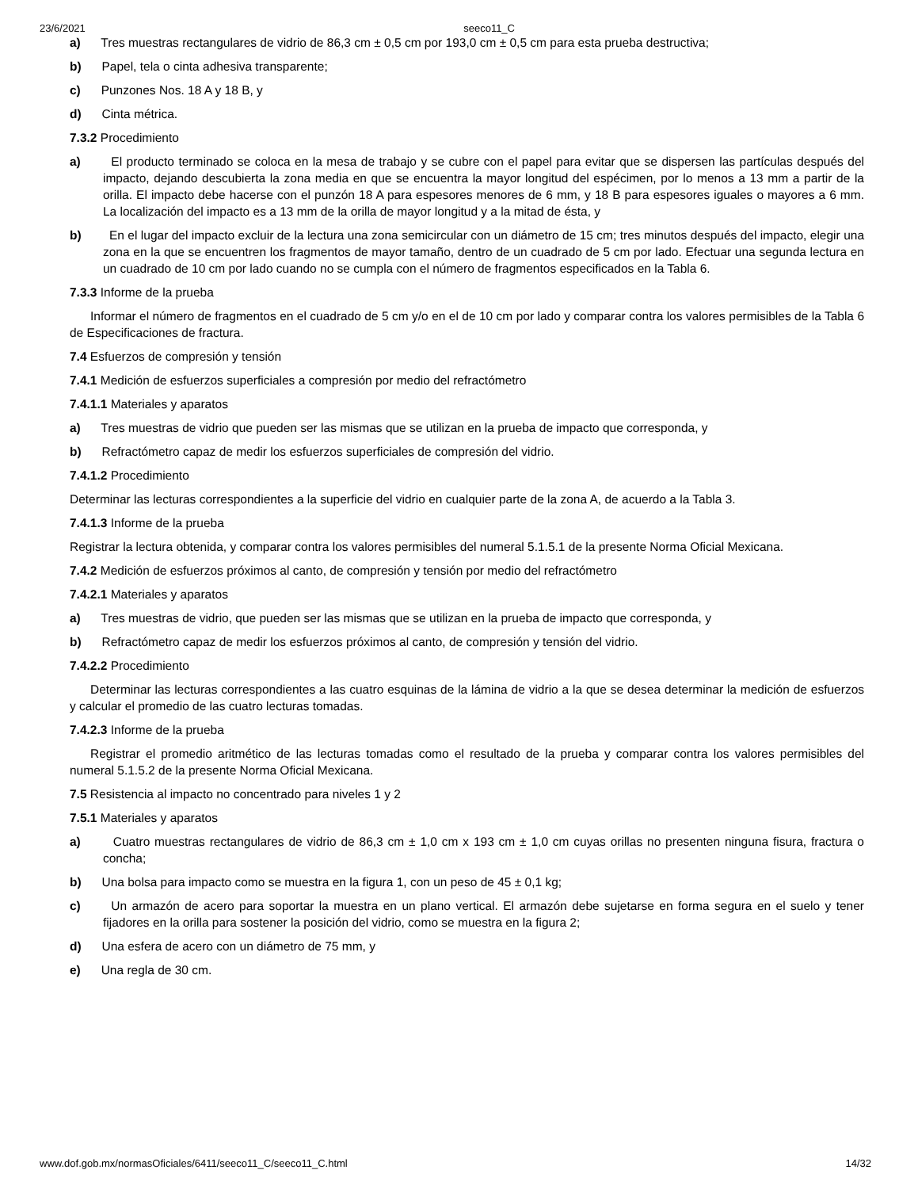23/6/2021 seeco11_C
a) Tres muestras rectangulares de vidrio de 86,3 cm ± 0,5 cm por 193,0 cm ± 0,5 cm para esta prueba destructiva;
b) Papel, tela o cinta adhesiva transparente;
c) Punzones Nos. 18 A y 18 B, y
d) Cinta métrica.
7.3.2 Procedimiento
a) El producto terminado se coloca en la mesa de trabajo y se cubre con el papel para evitar que se dispersen las partículas después del impacto, dejando descubierta la zona media en que se encuentra la mayor longitud del espécimen, por lo menos a 13 mm a partir de la orilla. El impacto debe hacerse con el punzón 18 A para espesores menores de 6 mm, y 18 B para espesores iguales o mayores a 6 mm. La localización del impacto es a 13 mm de la orilla de mayor longitud y a la mitad de ésta, y
b) En el lugar del impacto excluir de la lectura una zona semicircular con un diámetro de 15 cm; tres minutos después del impacto, elegir una zona en la que se encuentren los fragmentos de mayor tamaño, dentro de un cuadrado de 5 cm por lado. Efectuar una segunda lectura en un cuadrado de 10 cm por lado cuando no se cumpla con el número de fragmentos especificados en la Tabla 6.
7.3.3 Informe de la prueba
Informar el número de fragmentos en el cuadrado de 5 cm y/o en el de 10 cm por lado y comparar contra los valores permisibles de la Tabla 6 de Especificaciones de fractura.
7.4 Esfuerzos de compresión y tensión
7.4.1 Medición de esfuerzos superficiales a compresión por medio del refractómetro
7.4.1.1 Materiales y aparatos
a) Tres muestras de vidrio que pueden ser las mismas que se utilizan en la prueba de impacto que corresponda, y
b) Refractómetro capaz de medir los esfuerzos superficiales de compresión del vidrio.
7.4.1.2 Procedimiento
Determinar las lecturas correspondientes a la superficie del vidrio en cualquier parte de la zona A, de acuerdo a la Tabla 3.
7.4.1.3 Informe de la prueba
Registrar la lectura obtenida, y comparar contra los valores permisibles del numeral 5.1.5.1 de la presente Norma Oficial Mexicana.
7.4.2 Medición de esfuerzos próximos al canto, de compresión y tensión por medio del refractómetro
7.4.2.1 Materiales y aparatos
a) Tres muestras de vidrio, que pueden ser las mismas que se utilizan en la prueba de impacto que corresponda, y
b) Refractómetro capaz de medir los esfuerzos próximos al canto, de compresión y tensión del vidrio.
7.4.2.2 Procedimiento
Determinar las lecturas correspondientes a las cuatro esquinas de la lámina de vidrio a la que se desea determinar la medición de esfuerzos y calcular el promedio de las cuatro lecturas tomadas.
7.4.2.3 Informe de la prueba
Registrar el promedio aritmético de las lecturas tomadas como el resultado de la prueba y comparar contra los valores permisibles del numeral 5.1.5.2 de la presente Norma Oficial Mexicana.
7.5 Resistencia al impacto no concentrado para niveles 1 y 2
7.5.1 Materiales y aparatos
a) Cuatro muestras rectangulares de vidrio de 86,3 cm ± 1,0 cm x 193 cm ± 1,0 cm cuyas orillas no presenten ninguna fisura, fractura o concha;
b) Una bolsa para impacto como se muestra en la figura 1, con un peso de 45 ± 0,1 kg;
c) Un armazón de acero para soportar la muestra en un plano vertical. El armazón debe sujetarse en forma segura en el suelo y tener fijadores en la orilla para sostener la posición del vidrio, como se muestra en la figura 2;
d) Una esfera de acero con un diámetro de 75 mm, y
e) Una regla de 30 cm.
www.dof.gob.mx/normasOficiales/6411/seeco11_C/seeco11_C.html 14/32